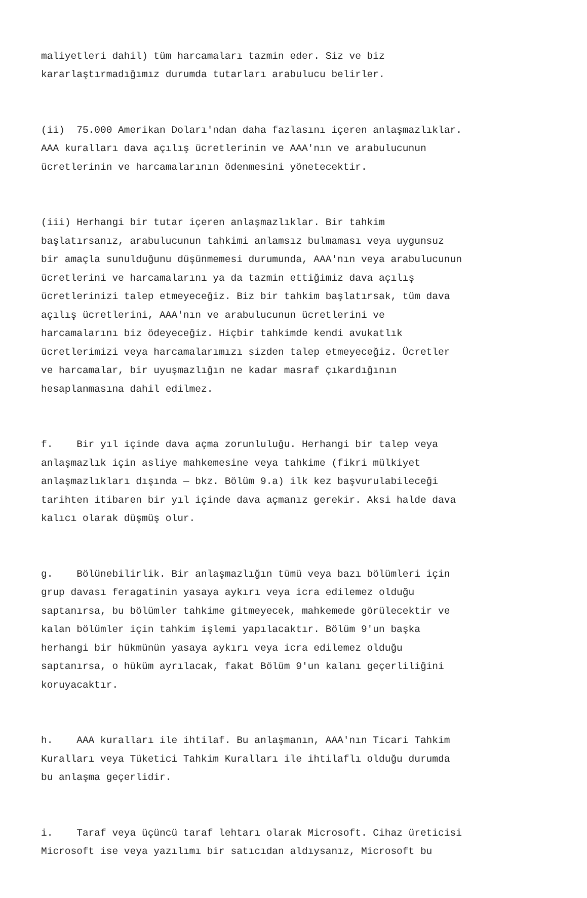maliyetleri dahil) tüm harcamaları tazmin eder. Siz ve biz kararlaştırmadığımız durumda tutarları arabulucu belirler.
(ii) 75.000 Amerikan Doları'ndan daha fazlasını içeren anlaşmazlıklar. AAA kuralları dava açılış ücretlerinin ve AAA'nın ve arabulucunun ücretlerinin ve harcamalarının ödenmesini yönetecektir.
(iii) Herhangi bir tutar içeren anlaşmazlıklar. Bir tahkim başlatırsanız, arabulucunun tahkimi anlamsız bulmaması veya uygunsuz bir amaçla sunulduğunu düşünmemesi durumunda, AAA'nın veya arabulucunun ücretlerini ve harcamalarını ya da tazmin ettiğimiz dava açılış ücretlerinizi talep etmeyeceğiz. Biz bir tahkim başlatırsak, tüm dava açılış ücretlerini, AAA'nın ve arabulucunun ücretlerini ve harcamalarını biz ödeyeceğiz. Hiçbir tahkimde kendi avukatlık ücretlerimizi veya harcamalarımızı sizden talep etmeyeceğiz. Ücretler ve harcamalar, bir uyuşmazlığın ne kadar masraf çıkardığının hesaplanmasına dahil edilmez.
f. Bir yıl içinde dava açma zorunluluğu. Herhangi bir talep veya anlaşmazlık için asliye mahkemesine veya tahkime (fikri mülkiyet anlaşmazlıkları dışında — bkz. Bölüm 9.a) ilk kez başvurulabileceği tarihten itibaren bir yıl içinde dava açmanız gerekir. Aksi halde dava kalıcı olarak düşmüş olur.
g. Bölünebilirlik. Bir anlaşmazlığın tümü veya bazı bölümleri için grup davası feragatinin yasaya aykırı veya icra edilemez olduğu saptanırsa, bu bölümler tahkime gitmeyecek, mahkemede görülecektir ve kalan bölümler için tahkim işlemi yapılacaktır. Bölüm 9'un başka herhangi bir hükmünün yasaya aykırı veya icra edilemez olduğu saptanırsa, o hüküm ayrılacak, fakat Bölüm 9'un kalanı geçerliliğini koruyacaktır.
h. AAA kuralları ile ihtilaf. Bu anlaşmanın, AAA'nın Ticari Tahkim Kuralları veya Tüketici Tahkim Kuralları ile ihtilaflı olduğu durumda bu anlaşma geçerlidir.
i. Taraf veya üçüncü taraf lehtarı olarak Microsoft. Cihaz üreticisi Microsoft ise veya yazılımı bir satıcıdan aldıysanız, Microsoft bu